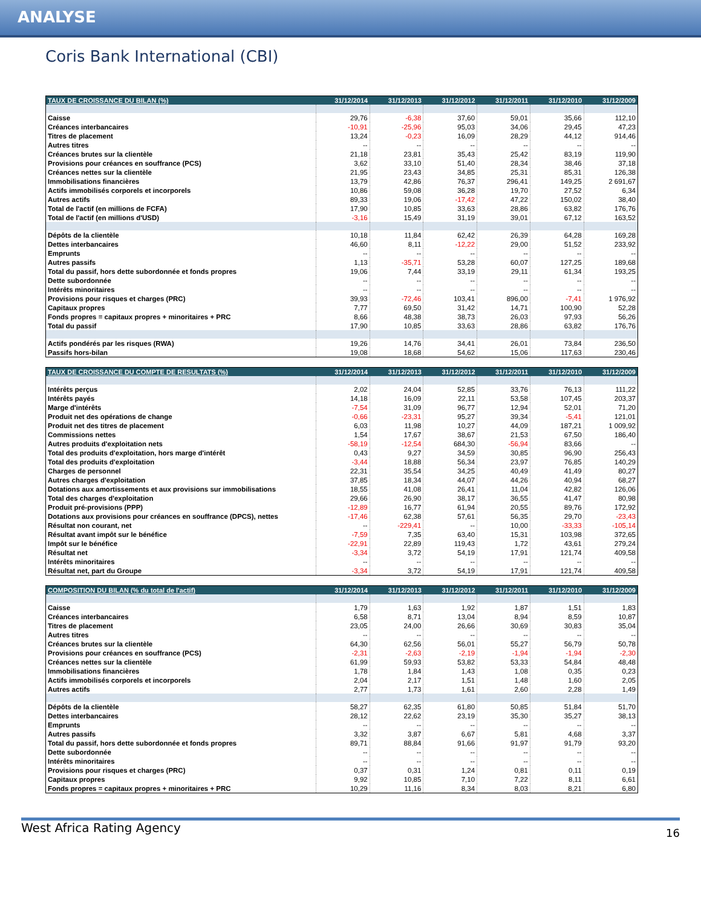ANALYSE
Coris Bank International (CBI)
| TAUX DE CROISSANCE DU BILAN (%) | 31/12/2014 | 31/12/2013 | 31/12/2012 | 31/12/2011 | 31/12/2010 | 31/12/2009 |
| --- | --- | --- | --- | --- | --- | --- |
| Caisse | 29,76 | -6,38 | 37,60 | 59,01 | 35,66 | 112,10 |
| Créances interbancaires | -10,91 | -25,96 | 95,03 | 34,06 | 29,45 | 47,23 |
| Titres de placement | 13,24 | -0,23 | 16,09 | 28,29 | 44,12 | 914,46 |
| Autres titres | -- | -- | -- | -- | -- | -- |
| Créances brutes sur la clientèle | 21,18 | 23,81 | 35,43 | 25,42 | 83,19 | 119,90 |
| Provisions pour créances en souffrance (PCS) | 3,62 | 33,10 | 51,40 | 28,34 | 38,46 | 37,18 |
| Créances nettes sur la clientèle | 21,95 | 23,43 | 34,85 | 25,31 | 85,31 | 126,38 |
| Immobilisations financières | 13,79 | 42,86 | 76,37 | 296,41 | 149,25 | 2 691,67 |
| Actifs immobilisés corporels et incorporels | 10,86 | 59,08 | 36,28 | 19,70 | 27,52 | 6,34 |
| Autres actifs | 89,33 | 19,06 | -17,42 | 47,22 | 150,02 | 38,40 |
| Total de l'actif (en millions de FCFA) | 17,90 | 10,85 | 33,63 | 28,86 | 63,82 | 176,76 |
| Total de l'actif (en millions d'USD) | -3,16 | 15,49 | 31,19 | 39,01 | 67,12 | 163,52 |
| Dépôts de la clientèle | 10,18 | 11,84 | 62,42 | 26,39 | 64,28 | 169,28 |
| Dettes interbancaires | 46,60 | 8,11 | -12,22 | 29,00 | 51,52 | 233,92 |
| Emprunts | -- | -- | -- | -- | -- | -- |
| Autres passifs | 1,13 | -35,71 | 53,28 | 60,07 | 127,25 | 189,68 |
| Total du passif, hors dette subordonnée et fonds propres | 19,06 | 7,44 | 33,19 | 29,11 | 61,34 | 193,25 |
| Dette subordonnée | -- | -- | -- | -- | -- | -- |
| Intérêts minoritaires | -- | -- | -- | -- | -- | -- |
| Provisions pour risques et charges (PRC) | 39,93 | -72,46 | 103,41 | 896,00 | -7,41 | 1 976,92 |
| Capitaux propres | 7,77 | 69,50 | 31,42 | 14,71 | 100,90 | 52,28 |
| Fonds propres = capitaux propres + minoritaires + PRC | 8,66 | 48,38 | 38,73 | 26,03 | 97,93 | 56,26 |
| Total du passif | 17,90 | 10,85 | 33,63 | 28,86 | 63,82 | 176,76 |
| Actifs pondérés par les risques (RWA) | 19,26 | 14,76 | 34,41 | 26,01 | 73,84 | 236,50 |
| Passifs hors-bilan | 19,08 | 18,68 | 54,62 | 15,06 | 117,63 | 230,46 |
| TAUX DE CROISSANCE DU COMPTE DE RESULTATS (%) | 31/12/2014 | 31/12/2013 | 31/12/2012 | 31/12/2011 | 31/12/2010 | 31/12/2009 |
| --- | --- | --- | --- | --- | --- | --- |
| Intérêts perçus | 2,02 | 24,04 | 52,85 | 33,76 | 76,13 | 111,22 |
| Intérêts payés | 14,18 | 16,09 | 22,11 | 53,58 | 107,45 | 203,37 |
| Marge d'intérêts | -7,54 | 31,09 | 96,77 | 12,94 | 52,01 | 71,20 |
| Produit net des opérations de change | -0,66 | -23,31 | 95,27 | 39,34 | -5,41 | 121,01 |
| Produit net des titres de placement | 6,03 | 11,98 | 10,27 | 44,09 | 187,21 | 1 009,92 |
| Commissions nettes | 1,54 | 17,67 | 38,67 | 21,53 | 67,50 | 186,40 |
| Autres produits d'exploitation nets | -58,19 | -12,54 | 684,30 | -56,94 | 83,66 | -- |
| Total des produits d'exploitation, hors marge d'intérêt | 0,43 | 9,27 | 34,59 | 30,85 | 96,90 | 256,43 |
| Total des produits d'exploitation | -3,44 | 18,88 | 56,34 | 23,97 | 76,85 | 140,29 |
| Charges de personnel | 22,31 | 35,54 | 34,25 | 40,49 | 41,49 | 80,27 |
| Autres charges d'exploitation | 37,85 | 18,34 | 44,07 | 44,26 | 40,94 | 68,27 |
| Dotations aux amortissements et aux provisions sur immobilisations | 18,55 | 41,08 | 26,41 | 11,04 | 42,82 | 126,06 |
| Total des charges d'exploitation | 29,66 | 26,90 | 38,17 | 36,55 | 41,47 | 80,98 |
| Produit pré-provisions (PPP) | -12,89 | 16,77 | 61,94 | 20,55 | 89,76 | 172,92 |
| Dotations aux provisions pour créances en souffrance (DPCS), nettes | -17,46 | 62,38 | 57,61 | 56,35 | 29,70 | -23,43 |
| Résultat non courant, net | -- | -229,41 | -- | 10,00 | -33,33 | -105,14 |
| Résultat avant impôt sur le bénéfice | -7,59 | 7,35 | 63,40 | 15,31 | 103,98 | 372,65 |
| Impôt sur le bénéfice | -22,91 | 22,89 | 119,43 | 1,72 | 43,61 | 279,24 |
| Résultat net | -3,34 | 3,72 | 54,19 | 17,91 | 121,74 | 409,58 |
| Intérêts minoritaires | -- | -- | -- | -- | -- | -- |
| Résultat net, part du Groupe | -3,34 | 3,72 | 54,19 | 17,91 | 121,74 | 409,58 |
| COMPOSITION DU BILAN (% du total de l'actif) | 31/12/2014 | 31/12/2013 | 31/12/2012 | 31/12/2011 | 31/12/2010 | 31/12/2009 |
| --- | --- | --- | --- | --- | --- | --- |
| Caisse | 1,79 | 1,63 | 1,92 | 1,87 | 1,51 | 1,83 |
| Créances interbancaires | 6,58 | 8,71 | 13,04 | 8,94 | 8,59 | 10,87 |
| Titres de placement | 23,05 | 24,00 | 26,66 | 30,69 | 30,83 | 35,04 |
| Autres titres | -- | -- | -- | -- | -- | -- |
| Créances brutes sur la clientèle | 64,30 | 62,56 | 56,01 | 55,27 | 56,79 | 50,78 |
| Provisions pour créances en souffrance (PCS) | -2,31 | -2,63 | -2,19 | -1,94 | -1,94 | -2,30 |
| Créances nettes sur la clientèle | 61,99 | 59,93 | 53,82 | 53,33 | 54,84 | 48,48 |
| Immobilisations financières | 1,78 | 1,84 | 1,43 | 1,08 | 0,35 | 0,23 |
| Actifs immobilisés corporels et incorporels | 2,04 | 2,17 | 1,51 | 1,48 | 1,60 | 2,05 |
| Autres actifs | 2,77 | 1,73 | 1,61 | 2,60 | 2,28 | 1,49 |
| Dépôts de la clientèle | 58,27 | 62,35 | 61,80 | 50,85 | 51,84 | 51,70 |
| Dettes interbancaires | 28,12 | 22,62 | 23,19 | 35,30 | 35,27 | 38,13 |
| Emprunts | -- | -- | -- | -- | -- | -- |
| Autres passifs | 3,32 | 3,87 | 6,67 | 5,81 | 4,68 | 3,37 |
| Total du passif, hors dette subordonnée et fonds propres | 89,71 | 88,84 | 91,66 | 91,97 | 91,79 | 93,20 |
| Dette subordonnée | -- | -- | -- | -- | -- | -- |
| Intérêts minoritaires | -- | -- | -- | -- | -- | -- |
| Provisions pour risques et charges (PRC) | 0,37 | 0,31 | 1,24 | 0,81 | 0,11 | 0,19 |
| Capitaux propres | 9,92 | 10,85 | 7,10 | 7,22 | 8,11 | 6,61 |
| Fonds propres = capitaux propres + minoritaires + PRC | 10,29 | 11,16 | 8,34 | 8,03 | 8,21 | 6,80 |
West Africa Rating Agency
16